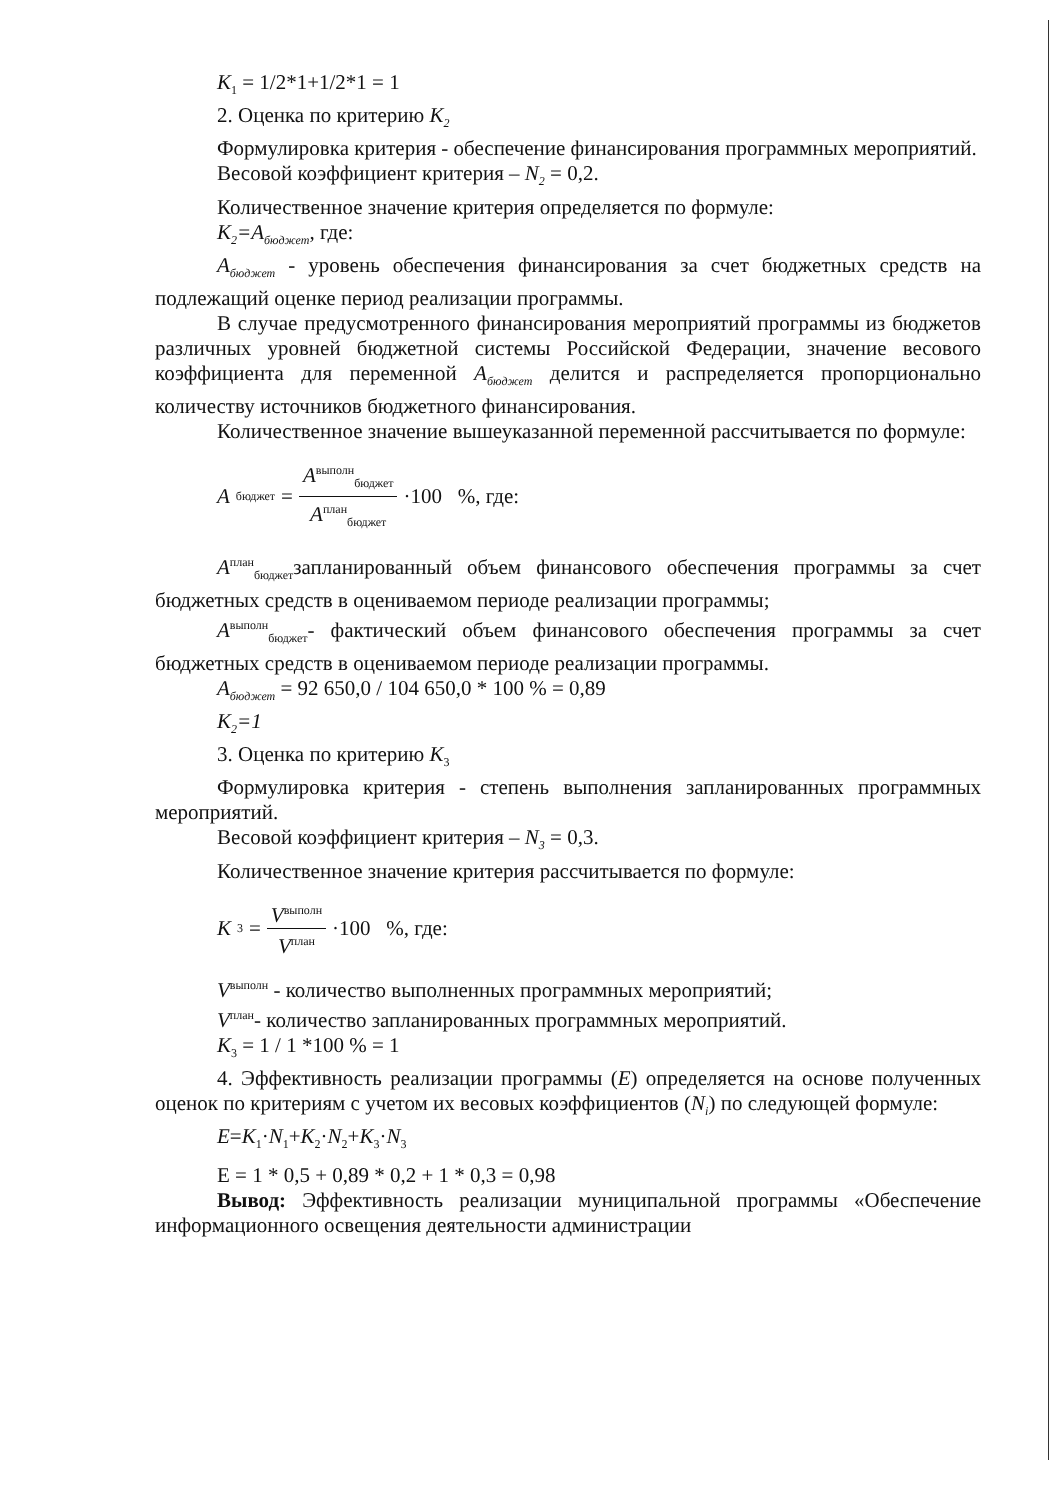K<sub>1</sub> = 1/2*1+1/2*1 = 1
2. Оценка по критерию K<sub>2</sub>
Формулировка критерия - обеспечение финансирования программных мероприятий.
Весовой коэффициент критерия – N<sub>2</sub> = 0,2.
Количественное значение критерия определяется по формуле:
K<sub>2</sub>=A<sub>бюджет</sub>, где:
A<sub>бюджет</sub> - уровень обеспечения финансирования за счет бюджетных средств на подлежащий оценке период реализации программы.
В случае предусмотренного финансирования мероприятий программы из бюджетов различных уровней бюджетной системы Российской Федерации, значение весового коэффициента для переменной A<sub>бюджет</sub> делится и распределяется пропорционально количеству источников бюджетного финансирования.
Количественное значение вышеуказанной переменной рассчитывается по формуле:
A<sub>бюджет</sub> = A<sup>выполн</sup><sub>бюджет</sub> A<sup>план</sup><sub>бюджет</sub> ·100 %, где:
A<sup>план</sup><sub>бюджет</sub>запланированный объем финансового обеспечения программы за счет бюджетных средств в оцениваемом периоде реализации программы;
A<sup>выполн</sup><sub>бюджет</sub>- фактический объем финансового обеспечения программы за счет бюджетных средств в оцениваемом периоде реализации программы.
A<sub>бюджет</sub> = 92 650,0 / 104 650,0 * 100 % = 0,89
K<sub>2</sub>=1
3. Оценка по критерию K<sub>3</sub>
Формулировка критерия - степень выполнения запланированных программных мероприятий.
Весовой коэффициент критерия – N<sub>3</sub> = 0,3.
Количественное значение критерия рассчитывается по формуле:
K<sub>3</sub> = V<sup>выполн</sup> V<sup>план</sup> ·100 %, где:
V<sup>выполн</sup> - количество выполненных программных мероприятий;
V<sup>план</sup>- количество запланированных программных мероприятий.
K<sub>3</sub> = 1 / 1 *100 % = 1
4. Эффективность реализации программы (E) определяется на основе полученных оценок по критериям с учетом их весовых коэффициентов (N<sub>i</sub>) по следующей формуле:
E=K<sub>1</sub>·N<sub>1</sub>+K<sub>2</sub>·N<sub>2</sub>+K<sub>3</sub>·N<sub>3</sub>
E = 1 * 0,5 + 0,89 * 0,2 + 1 * 0,3 = 0,98
Вывод: Эффективность реализации муниципальной программы «Обеспечение информационного освещения деятельности администрации